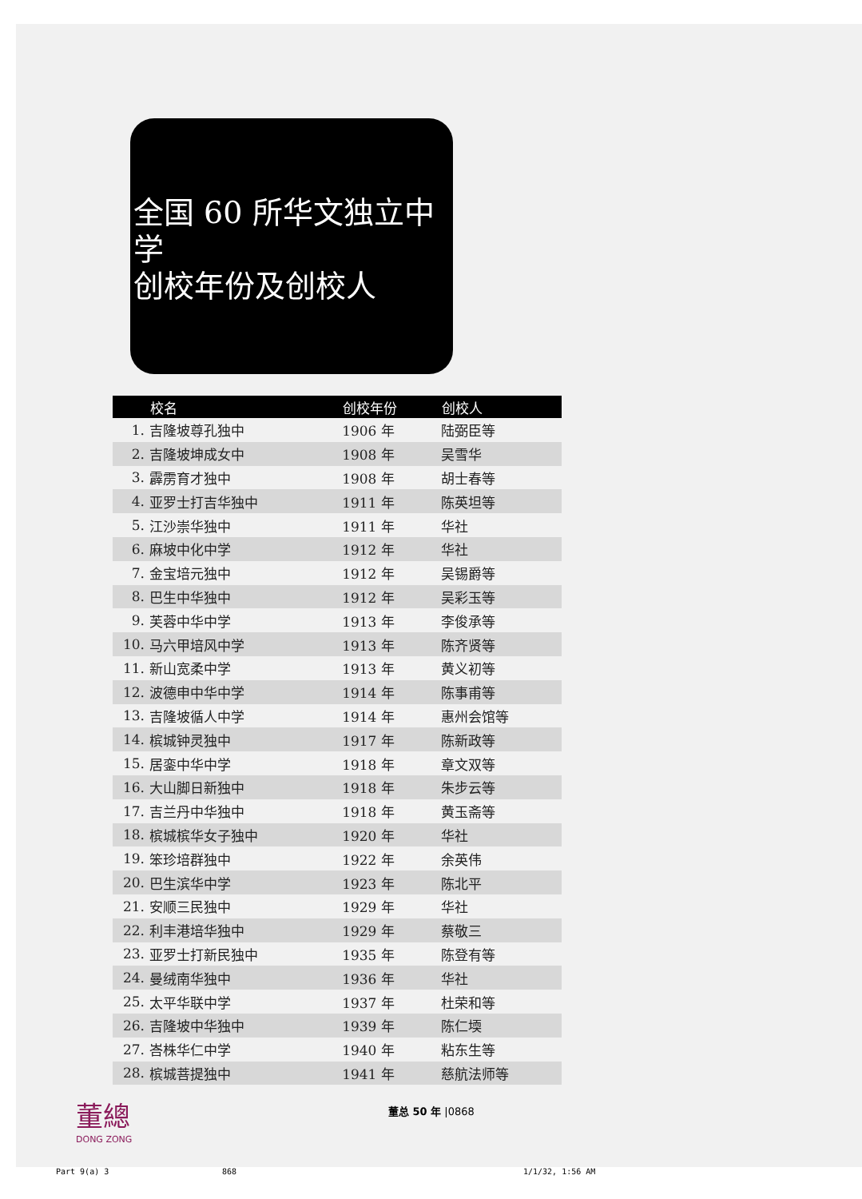全国 60 所华文独立中学
创校年份及创校人
| | 校名 | 创校年份 | 创校人 |
| --- | --- | --- | --- |
| 1. | 吉隆坡尊孔独中 | 1906 年 | 陆弼臣等 |
| 2. | 吉隆坡坤成女中 | 1908 年 | 吴雪华 |
| 3. | 霹雳育才独中 | 1908 年 | 胡士春等 |
| 4. | 亚罗士打吉华独中 | 1911 年 | 陈英坦等 |
| 5. | 江沙崇华独中 | 1911 年 | 华社 |
| 6. | 麻坡中化中学 | 1912 年 | 华社 |
| 7. | 金宝培元独中 | 1912 年 | 吴锡爵等 |
| 8. | 巴生中华独中 | 1912 年 | 吴彩玉等 |
| 9. | 芙蓉中华中学 | 1913 年 | 李俊承等 |
| 10. | 马六甲培风中学 | 1913 年 | 陈齐贤等 |
| 11. | 新山宽柔中学 | 1913 年 | 黄义初等 |
| 12. | 波德申中华中学 | 1914 年 | 陈事甫等 |
| 13. | 吉隆坡循人中学 | 1914 年 | 惠州会馆等 |
| 14. | 槟城钟灵独中 | 1917 年 | 陈新政等 |
| 15. | 居銮中华中学 | 1918 年 | 章文双等 |
| 16. | 大山脚日新独中 | 1918 年 | 朱步云等 |
| 17. | 吉兰丹中华独中 | 1918 年 | 黄玉斋等 |
| 18. | 槟城槟华女子独中 | 1920 年 | 华社 |
| 19. | 笨珍培群独中 | 1922 年 | 余英伟 |
| 20. | 巴生滨华中学 | 1923 年 | 陈北平 |
| 21. | 安顺三民独中 | 1929 年 | 华社 |
| 22. | 利丰港培华独中 | 1929 年 | 蔡敬三 |
| 23. | 亚罗士打新民独中 | 1935 年 | 陈登有等 |
| 24. | 曼绒南华独中 | 1936 年 | 华社 |
| 25. | 太平华联中学 | 1937 年 | 杜荣和等 |
| 26. | 吉隆坡中华独中 | 1939 年 | 陈仁堧 |
| 27. | 峇株华仁中学 | 1940 年 | 粘东生等 |
| 28. | 槟城菩提独中 | 1941 年 | 慈航法师等 |
董總
DONG ZONG
董总 50 年 |0868
Part 9(a) 3 868 1/1/32, 1:56 AM